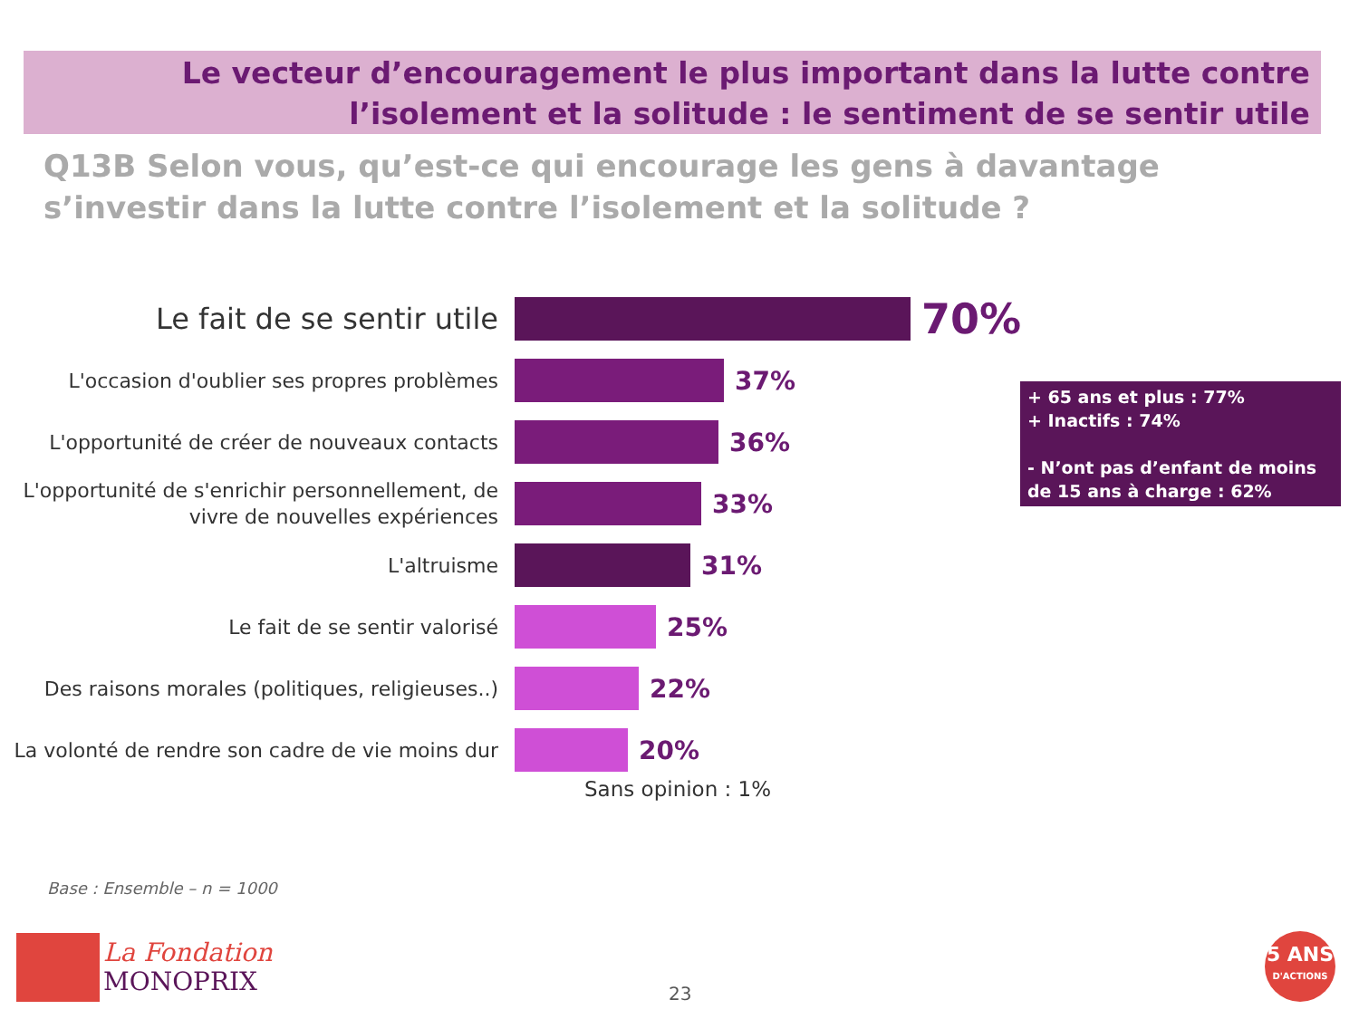Le vecteur d’encouragement le plus important dans la lutte contre l’isolement et la solitude : le sentiment de se sentir utile
Q13B Selon vous, qu’est-ce qui encourage les gens à davantage s’investir dans la lutte contre l’isolement et la solitude ?
Le fait de se sentir utile
70%
L'occasion d'oublier ses propres problèmes
37%
L'opportunité de créer de nouveaux contacts
36%
L'opportunité de s'enrichir personnellement, de vivre de nouvelles expériences
33%
L'altruisme
31%
Le fait de se sentir valorisé
25%
Des raisons morales (politiques, religieuses..)
22%
La volonté de rendre son cadre de vie moins dur
20%
Sans opinion : 1%
+ 65 ans et plus : 77%
+ Inactifs : 74%
- N’ont pas d’enfant de moins de 15 ans à charge : 62%
Base : Ensemble – n = 1000
La Fondation
MONOPRIX
23
5 ANS
D'ACTIONS